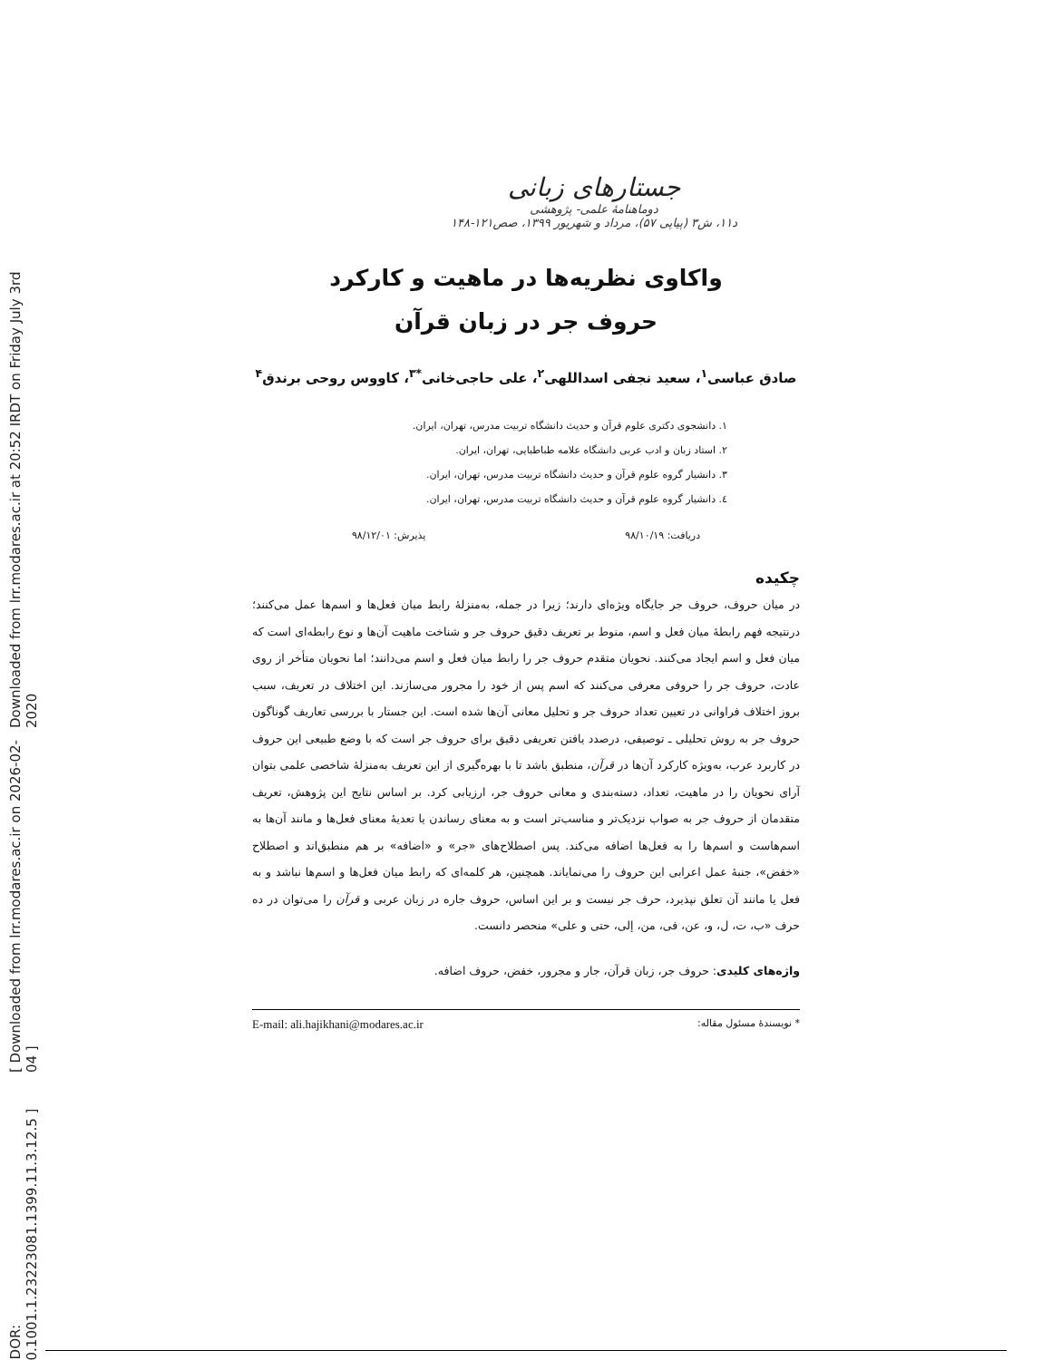[ DOR: 20.1001.1.23223081.1399.11.3.12.5 ] [ Downloaded from lrr.modares.ac.ir on 2026-02-04 ] Downloaded from lrr.modares.ac.ir at 20:52 IRDT on Friday July 3rd 2020
جستارهای زبانی
دوماهنامهٔ علمی- پژوهشی
د۱۱، ش۳ (پیاپی ۵۷)، مرداد و شهریور ۱۳۹۹، صص۱۲۱-۱۴۸
واکاوی نظریه‌ها در ماهیت و کارکرد
حروف جر در زبان قرآن
صادق عباسی<sup>۱</sup>، سعید نجفی اسداللهی<sup>۲</sup>، علی حاجی‌خانی<sup>*۳</sup>، کاووس روحی برندق<sup>۴</sup>
۱. دانشجوی دکتری علوم قرآن و حدیث دانشگاه تربیت مدرس، تهران، ایران.
۲. استاد زبان و ادب عربی دانشگاه علامه طباطبایی، تهران، ایران.
۳. دانشیار گروه علوم قرآن و حدیث دانشگاه تربیت مدرس، تهران، ایران.
٤. دانشیار گروه علوم قرآن و حدیث دانشگاه تربیت مدرس، تهران، ایران.
دریافت: ۹۸/۱۰/۱۹ پذیرش: ۹۸/۱۲/۰۱
چکیده
در میان حروف، حروف جر جایگاه ویژه‌ای دارند؛ زیرا در جمله، به‌منزلهٔ رابط میان فعل‌ها و اسم‌ها عمل می‌کنند؛ درنتیجه فهم رابطهٔ میان فعل و اسم، منوط بر تعریف دقیق حروف جر و شناخت ماهیت آن‌ها و نوع رابطه‌ای است که میان فعل و اسم ایجاد می‌کنند. نحویان متقدم حروف جر را رابط میان فعل و اسم می‌دانند؛ اما نحویان متأخر از روی عادت، حروف جر را حروفی معرفی می‌کنند که اسم پس از خود را مجرور می‌سازند. این اختلاف در تعریف، سبب بروز اختلاف فراوانی در تعیین تعداد حروف جر و تحلیل معانی آن‌ها شده است. این جستار با بررسی تعاریف گوناگون حروف جر به روش تحلیلی ـ توصیفی، درصدد یافتن تعریفی دقیق برای حروف جر است که با وضع طبیعی این حروف در کاربرد عرب، به‌ویژه کارکرد آن‌ها در قرآن، منطبق باشد تا با بهره‌گیری از این تعریف به‌منزلهٔ شاخصی علمی بتوان آرای نحویان را در ماهیت، تعداد، دسته‌بندی و معانی حروف جر، ارزیابی کرد. بر اساس نتایج این پژوهش، تعریف متقدمان از حروف جر به صواب نزدیک‌تر و مناسب‌تر است و به معنای رساندن یا تعدیهٔ معنای فعل‌ها و مانند آن‌ها به اسم‌هاست و اسم‌ها را به فعل‌ها اضافه می‌کند. پس اصطلاح‌های «جر» و «اضافه» بر هم منطبق‌اند و اصطلاح «خفض»، جنبهٔ عمل اعرابی این حروف را می‌نمایاند. همچنین، هر کلمه‌ای که رابط میان فعل‌ها و اسم‌ها نباشد و به فعل یا مانند آن تعلق نپذیرد، حرف جر نیست و بر این اساس، حروف جاره در زبان عربی و قرآن را می‌توان در ده حرف «ب، ت، ل، و، عن، فی، من، إلی، حتی و علی» منحصر دانست.
واژه‌های کلیدی: حروف جر، زبان قرآن، جار و مجرور، خفض، حروف اضافه.
* نویسندهٔ مسئول مقاله: E-mail: ali.hajikhani@modares.ac.ir